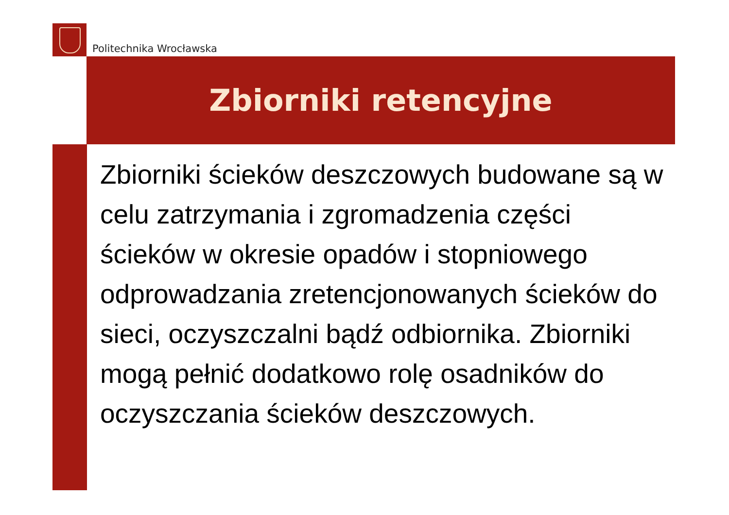Politechnika Wrocławska
Zbiorniki retencyjne
Zbiorniki ścieków deszczowych budowane są w celu zatrzymania i zgromadzenia części ścieków w okresie opadów i stopniowego odprowadzania zretencjonowanych ścieków do sieci, oczyszczalni bądź odbiornika. Zbiorniki mogą pełnić dodatkowo rolę osadników do oczyszczania ścieków deszczowych.